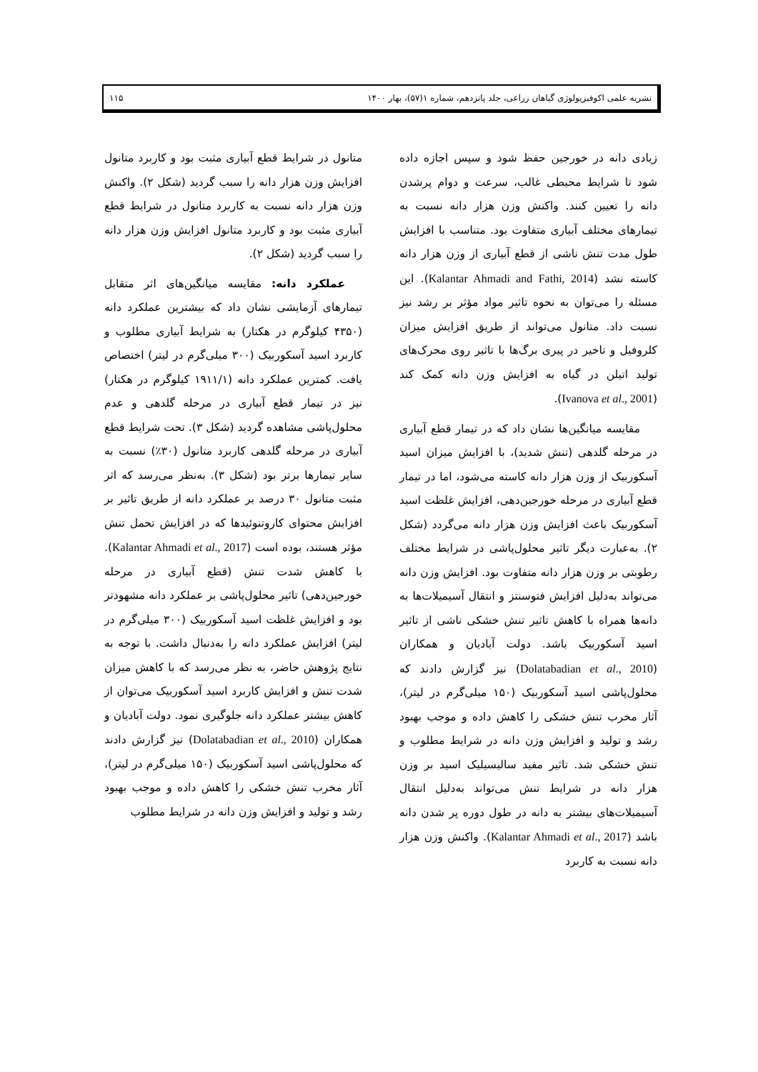نشریه علمی اکوفیزیولوژی گیاهان زراعی، جلد پانزدهم، شماره ۱(۵۷)، بهار ۱۴۰۰ ۱۱۵
زیادی دانه در خورجین حفظ شود و سپس اجازه داده شود تا شرایط محیطی غالب، سرعت و دوام پرشدن دانه را تعیین کنند. واکنش وزن هزار دانه نسبت به تیمارهای مختلف آبیاری متفاوت بود. متناسب با افزایش طول مدت تنش ناشی از قطع آبیاری از وزن هزار دانه کاسته نشد (Kalantar Ahmadi and Fathi, 2014). این مسئله را می‌توان به نحوه تاثیر مواد مؤثر بر رشد نیز نسبت داد. متانول می‌تواند از طریق افزایش میزان کلروفیل و تاخیر در پیری برگ‌ها با تاثیر روی محرک‌های تولید اتیلن در گیاه به افزایش وزن دانه کمک کند (Ivanova et al., 2001).
مقایسه میانگین‌ها نشان داد که در تیمار قطع آبیاری در مرحله گلدهی (تنش شدید)، با افزایش میزان اسید آسکوربیک از وزن هزار دانه کاسته می‌شود، اما در تیمار قطع آبیاری در مرحله خورجین‌دهی، افزایش غلظت اسید آسکوربیک باعث افزایش وزن هزار دانه می‌گردد (شکل ۲). به‌عبارت دیگر تاثیر محلول‌پاشی در شرایط مختلف رطوبتی بر وزن هزار دانه متفاوت بود. افزایش وزن دانه می‌تواند به‌دلیل افزایش فتوسنتز و انتقال آسیمیلات‌ها به دانه‌ها همراه با کاهش تاثیر تنش خشکی ناشی از تاثیر اسید آسکوربیک باشد. دولت آبادیان و همکاران (Dolatabadian et al., 2010) نیز گزارش دادند که محلول‌پاشی اسید آسکوربیک (۱۵۰ میلی‌گرم در لیتر)، آثار مخرب تنش خشکی را کاهش داده و موجب بهبود رشد و تولید و افزایش وزن دانه در شرایط مطلوب و تنش خشکی شد. تاثیر مفید سالیسیلیک اسید بر وزن هزار دانه در شرایط تنش می‌تواند به‌دلیل انتقال آسیمیلات‌های بیشتر به دانه در طول دوره پر شدن دانه باشد (Kalantar Ahmadi et al., 2017). واکنش وزن هزار دانه نسبت به کاربرد
متانول در شرایط قطع آبیاری مثبت بود و کاربرد متانول افزایش وزن هزار دانه را سبب گردید (شکل ۲). واکنش وزن هزار دانه نسبت به کاربرد متانول در شرایط قطع آبیاری مثبت بود و کاربرد متانول افزایش وزن هزار دانه را سبب گردید (شکل ۲).
عملکرد دانه: مقایسه میانگین‌های اثر متقابل تیمارهای آزمایشی نشان داد که بیشترین عملکرد دانه (۴۳۵۰ کیلوگرم در هکتار) به شرایط آبیاری مطلوب و کاربرد اسید آسکوربیک (۳۰۰ میلی‌گرم در لیتر) اختصاص یافت. کمترین عملکرد دانه (۱۹۱۱/۱ کیلوگرم در هکتار) نیز در تیمار قطع آبیاری در مرحله گلدهی و عدم محلول‌پاشی مشاهده گردید (شکل ۳). تحت شرایط قطع آبیاری در مرحله گلدهی کاربرد متانول (۳۰٪) نسبت به سایر تیمارها برتر بود (شکل ۳). به‌نظر می‌رسد که اثر مثبت متانول ۳۰ درصد بر عملکرد دانه از طریق تاثیر بر افزایش محتوای کاروتنوئیدها که در افزایش تحمل تنش مؤثر هستند، بوده است (Kalantar Ahmadi et al., 2017). با کاهش شدت تنش (قطع آبیاری در مرحله خورجین‌دهی) تاثیر محلول‌پاشی بر عملکرد دانه مشهودتر بود و افزایش غلظت اسید آسکوربیک (۳۰۰ میلی‌گرم در لیتر) افزایش عملکرد دانه را به‌دنبال داشت. با توجه به نتایج پژوهش حاضر، به نظر می‌رسد که با کاهش میزان شدت تنش و افزایش کاربرد اسید آسکوربیک می‌توان از کاهش بیشتر عملکرد دانه جلوگیری نمود. دولت آبادیان و همکاران (Dolatabadian et al., 2010) نیز گزارش دادند که محلول‌پاشی اسید آسکوربیک (۱۵۰ میلی‌گرم در لیتر)، آثار مخرب تنش خشکی را کاهش داده و موجب بهبود رشد و تولید و افزایش وزن دانه در شرایط مطلوب